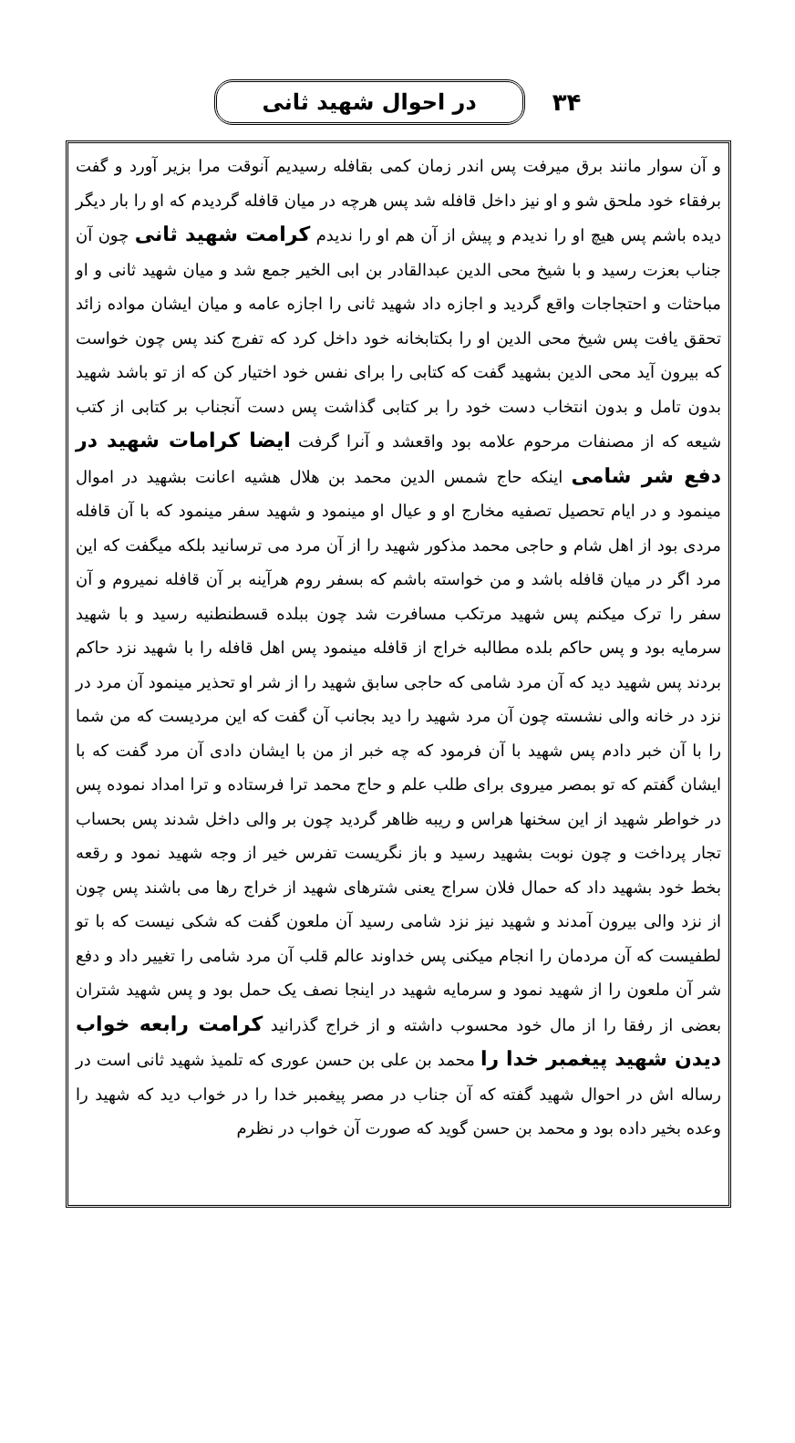۳۴ در احوال شهید ثانی
و آن سوار مانند برق میرفت پس اندر زمان کمی بقافله رسیدیم آنوقت مرا بزیر آورد و گفت برفقاء خود ملحق شو و او نیز داخل قافله شد پس هرچه در میان قافله گردیدم که او را بار دیگر دیده باشم پس هیچ او را ندیدم و پیش از آن هم او را ندیدم کرامت شهید ثانی چون آن جناب بعزت رسید و با شیخ محی الدین عبدالقادر بن ابی الخیر جمع شد و میان شهید ثانی و او مباحثات و احتجاجات واقع گردید و اجازه داد شهید ثانی را اجازه عامه و میان ایشان مواده زائد تحقق یافت پس شیخ محی الدین او را بکتابخانه خود داخل کرد که تفرج کند پس چون خواست که بیرون آید محی الدین بشهید گفت که کتابی را برای نفس خود اختیار کن که از تو باشد شهید بدون تامل و بدون انتخاب دست خود را بر کتابی گذاشت پس دست آنجناب بر کتابی از کتب شیعه که از مصنفات مرحوم علامه بود واقعشد و آنرا گرفت ایضا کرامات شهید در دفع شر شامی اینکه حاج شمس الدین محمد بن هلال هشیه اعانت بشهید در اموال مینمود و در ایام تحصیل تصفیه مخارج او و عیال او مینمود و شهید سفر مینمود که با آن قافله مردی بود از اهل شام و حاجی محمد مذکور شهید را از آن مرد می ترسانید بلکه میگفت که این مرد اگر در میان قافله باشد و من خواسته باشم که بسفر روم هرآینه بر آن قافله نمیروم و آن سفر را ترک میکنم پس شهید مرتکب مسافرت شد چون ببلده قسطنطنیه رسید و با شهید سرمایه بود و پس حاکم بلده مطالبه خراج از قافله مینمود پس اهل قافله را با شهید نزد حاکم بردند پس شهید دید که آن مرد شامی که حاجی سابق شهید را از شر او تحذیر مینمود آن مرد در نزد در خانه والی نشسته چون آن مرد شهید را دید بجانب آن گفت که این مردیست که من شما را با آن خبر دادم پس شهید با آن فرمود که چه خبر از من با ایشان دادی آن مرد گفت که با ایشان گفتم که تو بمصر میروی برای طلب علم و حاج محمد ترا فرستاده و ترا امداد نموده پس در خواطر شهید از این سخنها هراس و ریبه ظاهر گردید چون بر والی داخل شدند پس بحساب تجار پرداخت و چون نوبت بشهید رسید و باز نگریست تفرس خیر از وجه شهید نمود و رقعه بخط خود بشهید داد که حمال فلان سراج یعنی شترهای شهید از خراج رها می باشند پس چون از نزد والی بیرون آمدند و شهید نیز نزد شامی رسید آن ملعون گفت که شکی نیست که با تو لطفیست که آن مردمان را انجام میکنی پس خداوند عالم قلب آن مرد شامی را تغییر داد و دفع شر آن ملعون را از شهید نمود و سرمایه شهید در اینجا نصف یک حمل بود و پس شهید شتران بعضی از رفقا را از مال خود محسوب داشته و از خراج گذرانید کرامت رابعه خواب دیدن شهید پیغمبر خدا را محمد بن علی بن حسن عوری که تلمیذ شهید ثانی است در رساله اش در احوال شهید گفته که آن جناب در مصر پیغمبر خدا را در خواب دید که شهید را وعده بخیر داده بود و محمد بن حسن گوید که صورت آن خواب در نظرم